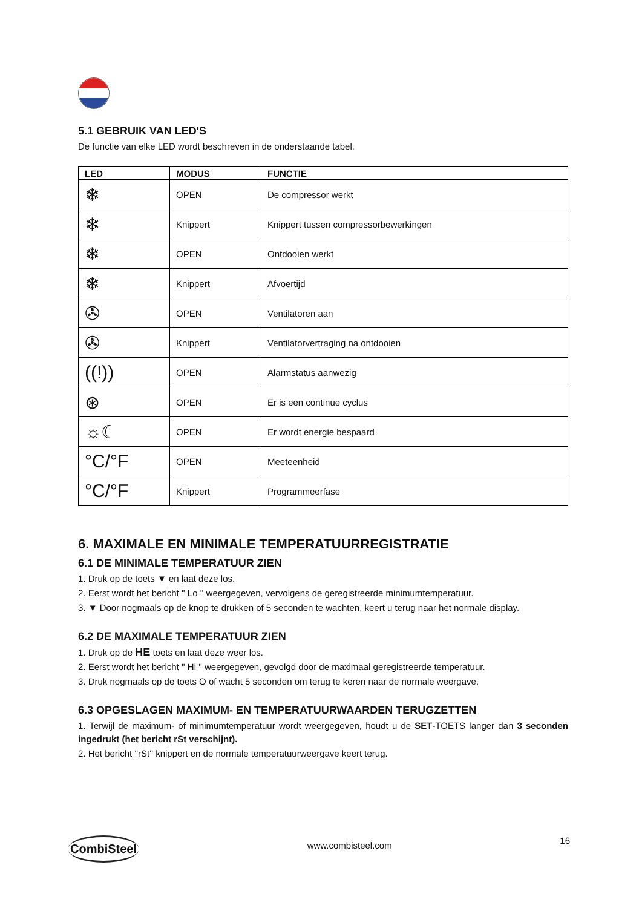5.1 GEBRUIK VAN LED'S
De functie van elke LED wordt beschreven in de onderstaande tabel.
| LED | MODUS | FUNCTIE |
| --- | --- | --- |
| ❄ | OPEN | De compressor werkt |
| ❄ | Knippert | Knippert tussen compressorbewerkingen |
| ❄ | OPEN | Ontdooien werkt |
| ❄ | Knippert | Afvoertijd |
| ✇ | OPEN | Ventilatoren aan |
| ✇ | Knippert | Ventilatorvertraging na ontdooien |
| ((!)) | OPEN | Alarmstatus aanwezig |
| ⊛ | OPEN | Er is een continue cyclus |
| ☼☾ | OPEN | Er wordt energie bespaard |
| °C/°F | OPEN | Meeteenheid |
| °C/°F | Knippert | Programmeerfase |
6. MAXIMALE EN MINIMALE TEMPERATUURREGISTRATIE
6.1 DE MINIMALE TEMPERATUUR ZIEN
1. Druk op de toets ▼ en laat deze los.
2. Eerst wordt het bericht '' Lo '' weergegeven, vervolgens de geregistreerde minimumtemperatuur.
3. ▼ Door nogmaals op de knop te drukken of 5 seconden te wachten, keert u terug naar het normale display.
6.2 DE MAXIMALE TEMPERATUUR ZIEN
1. Druk op de HE toets en laat deze weer los.
2. Eerst wordt het bericht '' Hi '' weergegeven, gevolgd door de maximaal geregistreerde temperatuur.
3. Druk nogmaals op de toets O of wacht 5 seconden om terug te keren naar de normale weergave.
6.3 OPGESLAGEN MAXIMUM- EN TEMPERATUURWAARDEN TERUGZETTEN
1. Terwijl de maximum- of minimumtemperatuur wordt weergegeven, houdt u de SET-TOETS langer dan 3 seconden ingedrukt (het bericht rSt verschijnt).
2. Het bericht ''rSt'' knippert en de normale temperatuurweergave keert terug.
CombiSteel
www.combisteel.com
16